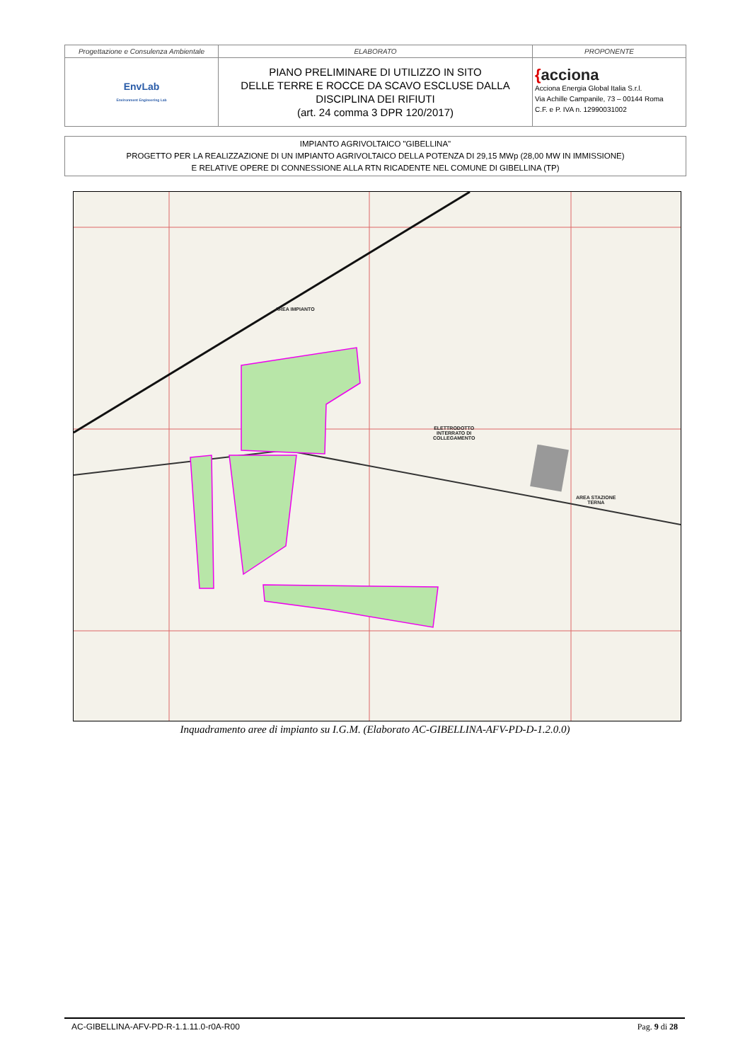| Progettazione e Consulenza Ambientale | ELABORATO | PROPONENTE |
| EnvLab Environment Engineering Lab | PIANO PRELIMINARE DI UTILIZZO IN SITO DELLE TERRE E ROCCE DA SCAVO ESCLUSE DALLA DISCIPLINA DEI RIFIUTI (art. 24 comma 3 DPR 120/2017) | { acciona Acciona Energia Global Italia S.r.l. Via Achille Campanile, 73 – 00144 Roma C.F. e P. IVA n. 12990031002 |
IMPIANTO AGRIVOLTAICO "GIBELLINA"
PROGETTO PER LA REALIZZAZIONE DI UN IMPIANTO AGRIVOLTAICO DELLA POTENZA DI 29,15 MWp (28,00 MW IN IMMISSIONE)
E RELATIVE OPERE DI CONNESSIONE ALLA RTN RICADENTE NEL COMUNE DI GIBELLINA (TP)
AREA IMPIANTO
ELETTRODOTTO
INTERRATO DI
COLLEGAMENTO
AREA STAZIONE
TERNA
Inquadramento aree di impianto su I.G.M. (Elaborato AC-GIBELLINA-AFV-PD-D-1.2.0.0)
AC-GIBELLINA-AFV-PD-R-1.1.11.0-r0A-R00 Pag. 9 di 28